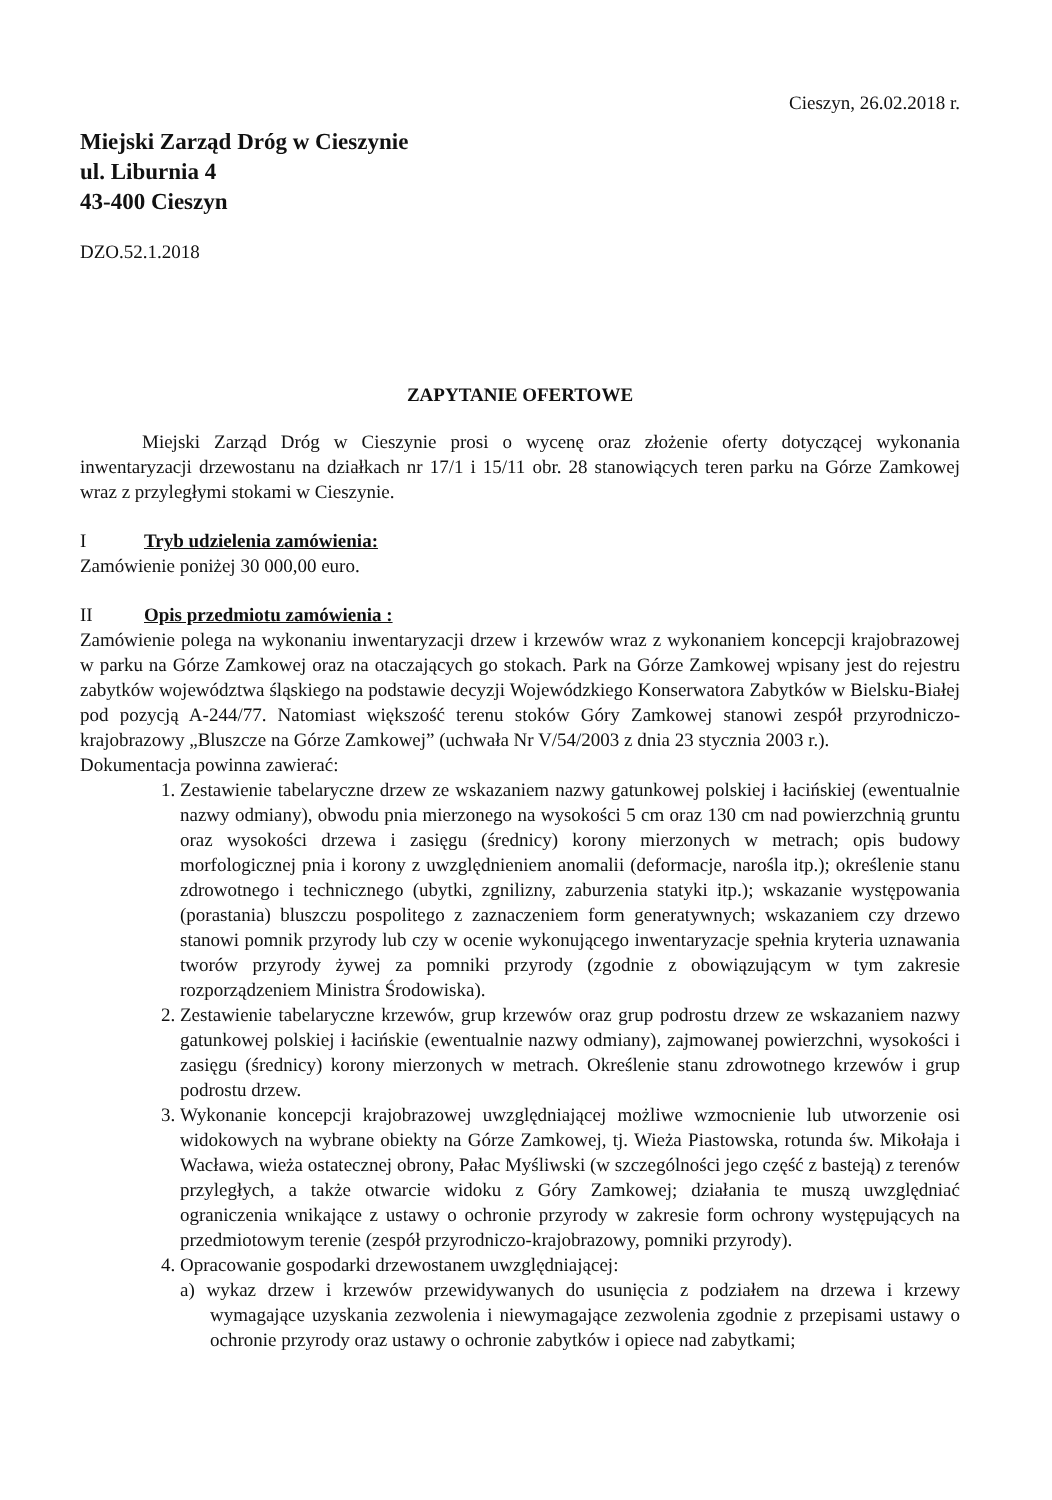Cieszyn, 26.02.2018 r.
Miejski Zarząd Dróg w Cieszynie
ul. Liburnia 4
43-400 Cieszyn
DZO.52.1.2018
ZAPYTANIE OFERTOWE
Miejski Zarząd Dróg w Cieszynie prosi o wycenę oraz złożenie oferty dotyczącej wykonania inwentaryzacji drzewostanu na działkach nr 17/1 i 15/11 obr. 28 stanowiących teren parku na Górze Zamkowej wraz z przyległymi stokami w Cieszynie.
I Tryb udzielenia zamówienia:
Zamówienie poniżej 30 000,00 euro.
II Opis przedmiotu zamówienia :
Zamówienie polega na wykonaniu inwentaryzacji drzew i krzewów wraz z wykonaniem koncepcji krajobrazowej w parku na Górze Zamkowej oraz na otaczających go stokach. Park na Górze Zamkowej wpisany jest do rejestru zabytków województwa śląskiego na podstawie decyzji Wojewódzkiego Konserwatora Zabytków w Bielsku-Białej pod pozycją A-244/77. Natomiast większość terenu stoków Góry Zamkowej stanowi zespół przyrodniczo-krajobrazowy „Bluszcze na Górze Zamkowej” (uchwała Nr V/54/2003 z dnia 23 stycznia 2003 r.).
Dokumentacja powinna zawierać:
1. Zestawienie tabelaryczne drzew ze wskazaniem nazwy gatunkowej polskiej i łacińskiej (ewentualnie nazwy odmiany), obwodu pnia mierzonego na wysokości 5 cm oraz 130 cm nad powierzchnią gruntu oraz wysokości drzewa i zasięgu (średnicy) korony mierzonych w metrach; opis budowy morfologicznej pnia i korony z uwzględnieniem anomalii (deformacje, narośla itp.); określenie stanu zdrowotnego i technicznego (ubytki, zgnilizny, zaburzenia statyki itp.); wskazanie występowania (porastania) bluszczu pospolitego z zaznaczeniem form generatywnych; wskazaniem czy drzewo stanowi pomnik przyrody lub czy w ocenie wykonującego inwentaryzacje spełnia kryteria uznawania tworów przyrody żywej za pomniki przyrody (zgodnie z obowiązującym w tym zakresie rozporządzeniem Ministra Środowiska).
2. Zestawienie tabelaryczne krzewów, grup krzewów oraz grup podrostu drzew ze wskazaniem nazwy gatunkowej polskiej i łacińskie (ewentualnie nazwy odmiany), zajmowanej powierzchni, wysokości i zasięgu (średnicy) korony mierzonych w metrach. Określenie stanu zdrowotnego krzewów i grup podrostu drzew.
3. Wykonanie koncepcji krajobrazowej uwzględniającej możliwe wzmocnienie lub utworzenie osi widokowych na wybrane obiekty na Górze Zamkowej, tj. Wieża Piastowska, rotunda św. Mikołaja i Wacława, wieża ostatecznej obrony, Pałac Myśliwski (w szczególności jego część z basteją) z terenów przyległych, a także otwarcie widoku z Góry Zamkowej; działania te muszą uwzględniać ograniczenia wnikające z ustawy o ochronie przyrody w zakresie form ochrony występujących na przedmiotowym terenie (zespół przyrodniczo-krajobrazowy, pomniki przyrody).
4. Opracowanie gospodarki drzewostanem uwzględniającej:
a) wykaz drzew i krzewów przewidywanych do usunięcia z podziałem na drzewa i krzewy wymagające uzyskania zezwolenia i niewymagające zezwolenia zgodnie z przepisami ustawy o ochronie przyrody oraz ustawy o ochronie zabytków i opiece nad zabytkami;